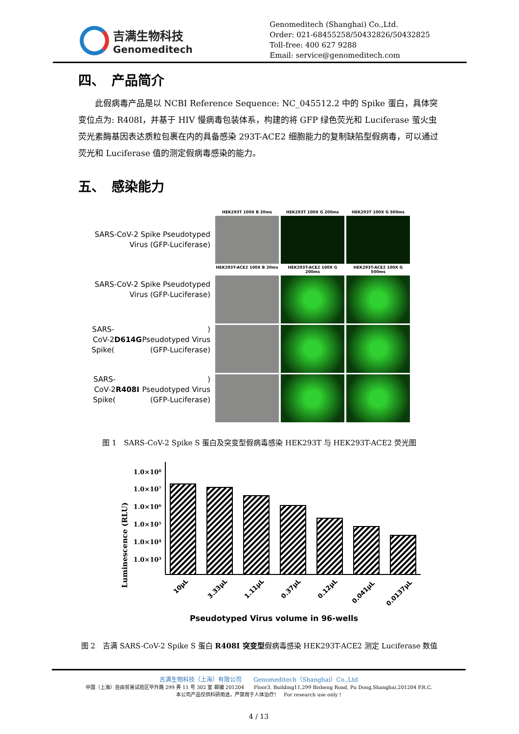吉满生物科技
Genomeditech
Genomeditech (Shanghai) Co.,Ltd.
Order: 021-68455258/50432826/50432825
Toll-free: 400 627 9288
Email: service@genomeditech.com
四、　产品简介
此假病毒产品是以 NCBI Reference Sequence: NC_045512.2 中的 Spike 蛋白，具体突变位点为: R408I，并基于 HIV 慢病毒包装体系，构建的将 GFP 绿色荧光和 Luciferase 萤火虫荧光素酶基因表达质粒包裹在内的具备感染 293T-ACE2 细胞能力的复制缺陷型假病毒，可以通过荧光和 Luciferase 值的测定假病毒感染的能力。
五、　感染能力
SARS-CoV-2 Spike Pseudotyped
Virus (GFP-Luciferase)
SARS-CoV-2 Spike Pseudotyped
Virus (GFP-Luciferase)
SARS-CoV-2 Spike(D614G)
Pseudotyped Virus (GFP-Luciferase)
SARS-CoV-2 Spike(R408I)
Pseudotyped Virus (GFP-Luciferase)
HEK293T 100X B 20ms HEK293T 100X G 200ms HEK293T 100X G 500ms
HEK293T-ACE2 100X B 20ms HEK293T-ACE2 100X G 200ms HEK293T-ACE2 100X G 500ms
图 1　SARS-CoV-2 Spike S 蛋白及突变型假病毒感染 HEK293T 与 HEK293T-ACE2 荧光图
Luminescence (RLU)
1.0×10⁸
1.0×10⁷
1.0×10⁶
1.0×10⁵
1.0×10⁴
1.0×10³
10μL
3.33μL
1.11μL
0.37μL
0.12μL
0.041μL
0.0137μL
Pseudotyped Virus volume in 96-wells
图 2　吉满 SARS-CoV-2 Spike S 蛋白 R408I 突变型假病毒感染 HEK293T-ACE2 测定 Luciferase 数值
吉满生物科技（上海）有限公司　　Genomeditech（Shanghai）Co.,Ltd
中国（上海）自由贸易试验区毕升路 299 弄 11 号 302 室 邮编 201204　　Floor3, Building11,299 Bisheng Road, Pu Dong,Shanghai,201204 P.R.C.
本公司产品仅供科研用途，严禁用于人体治疗！　For research use only !
4 / 13